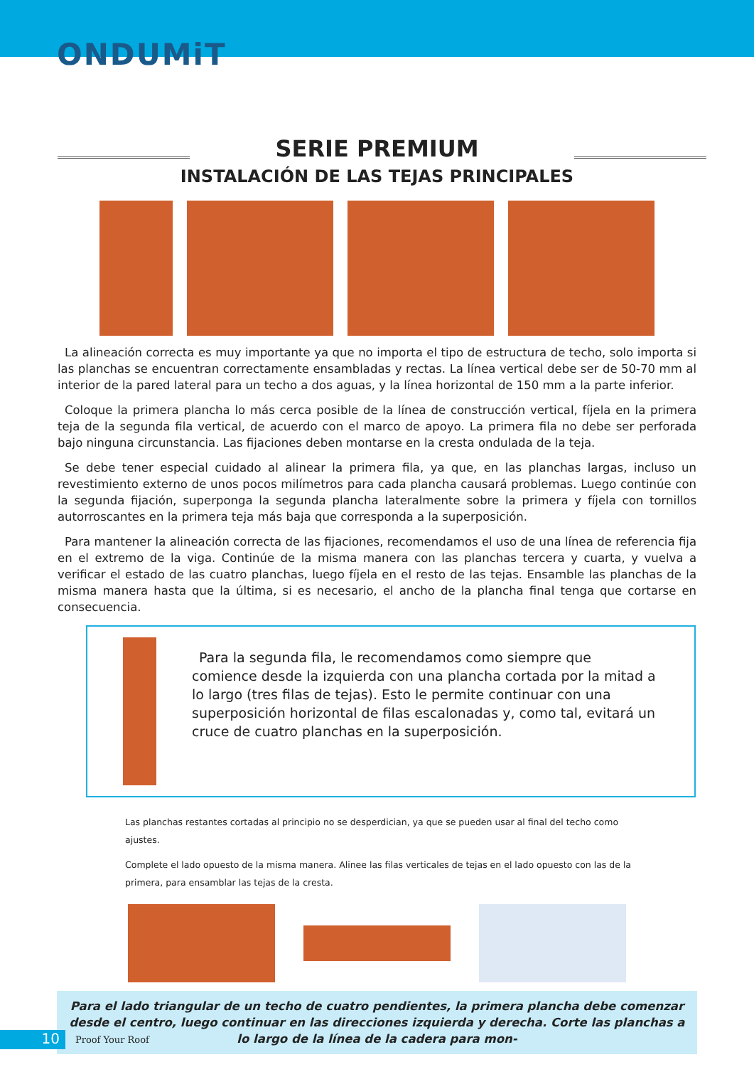ONDUMiT
SERIE PREMIUM
INSTALACIÓN DE LAS TEJAS PRINCIPALES
La alineación correcta es muy importante ya que no importa el tipo de estructura de techo, solo importa si las planchas se encuentran correctamente ensambladas y rectas. La línea vertical debe ser de 50-70 mm al interior de la pared lateral para un techo a dos aguas, y la línea horizontal de 150 mm a la parte inferior.
Coloque la primera plancha lo más cerca posible de la línea de construcción vertical, fíjela en la primera teja de la segunda fila vertical, de acuerdo con el marco de apoyo. La primera fila no debe ser perforada bajo ninguna circunstancia. Las fijaciones deben montarse en la cresta ondulada de la teja.
Se debe tener especial cuidado al alinear la primera fila, ya que, en las planchas largas, incluso un revestimiento externo de unos pocos milímetros para cada plancha causará problemas. Luego continúe con la segunda fijación, superponga la segunda plancha lateralmente sobre la primera y fíjela con tornillos autorroscantes en la primera teja más baja que corresponda a la superposición.
Para mantener la alineación correcta de las fijaciones, recomendamos el uso de una línea de referencia fija en el extremo de la viga. Continúe de la misma manera con las planchas tercera y cuarta, y vuelva a verificar el estado de las cuatro planchas, luego fíjela en el resto de las tejas. Ensamble las planchas de la misma manera hasta que la última, si es necesario, el ancho de la plancha final tenga que cortarse en consecuencia.
Para la segunda fila, le recomendamos como siempre que comience desde la izquierda con una plancha cortada por la mitad a lo largo (tres filas de tejas). Esto le permite continuar con una superposición horizontal de filas escalonadas y, como tal, evitará un cruce de cuatro planchas en la superposición.
Las planchas restantes cortadas al principio no se desperdician, ya que se pueden usar al final del techo como ajustes.
Complete el lado opuesto de la misma manera. Alinee las filas verticales de tejas en el lado opuesto con las de la primera, para ensamblar las tejas de la cresta.
Para el lado triangular de un techo de cuatro pendientes, la primera plancha debe comenzar desde el centro, luego continuar en las direcciones izquierda y derecha. Corte las planchas a lo largo de la línea de la cadera para mon-
10
Proof Your Roof